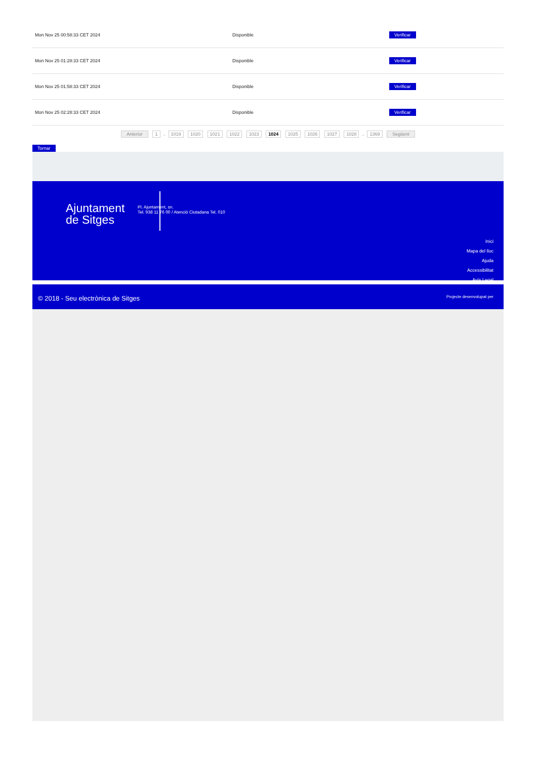| Mon Nov 25 00:58:33 CET 2024 | Disponible | Verificar |
| Mon Nov 25 01:28:33 CET 2024 | Disponible | Verificar |
| Mon Nov 25 01:58:33 CET 2024 | Disponible | Verificar |
| Mon Nov 25 02:28:33 CET 2024 | Disponible | Verificar |
Anterior 1 .. 1019 1020 1021 1022 1023 1024 1025 1026 1027 1028 .. 1369 Següent
Tornar
Ajuntament
de Sitges
Pl. Ajuntament, sn.
Tel. 938 11 76 00 / Atenció Ciutadana Tel. 010
Inici
Mapa del lloc
Ajuda
Accessibilitat
Avís Legal
© 2018 - Seu electrònica de Sitges
Projecte desenvolupat per